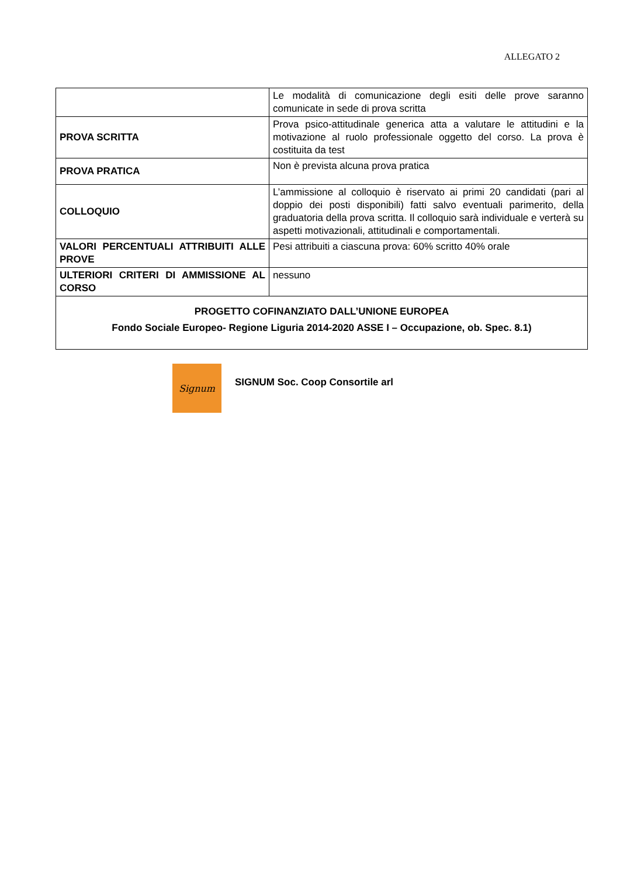ALLEGATO 2
| | Le modalità di comunicazione degli esiti delle prove saranno comunicate in sede di prova scritta |
| PROVA SCRITTA | Prova psico-attitudinale generica atta a valutare le attitudini e la motivazione al ruolo professionale oggetto del corso. La prova è costituita da test |
| PROVA PRATICA | Non è prevista alcuna prova pratica |
| COLLOQUIO | L’ammissione al colloquio è riservato ai primi 20 candidati (pari al doppio dei posti disponibili) fatti salvo eventuali parimerito, della graduatoria della prova scritta. Il colloquio sarà individuale e verterà su aspetti motivazionali, attitudinali e comportamentali. |
| VALORI PERCENTUALI ATTRIBUITI ALLE PROVE | Pesi attribuiti a ciascuna prova: 60% scritto 40% orale |
| ULTERIORI CRITERI DI AMMISSIONE AL CORSO | nessuno |
| PROGETTO COFINANZIATO DALL’UNIONE EUROPEA Fondo Sociale Europeo- Regione Liguria 2014-2020 ASSE I – Occupazione, ob. Spec. 8.1) | |
Signum
SIGNUM Soc. Coop Consortile arl